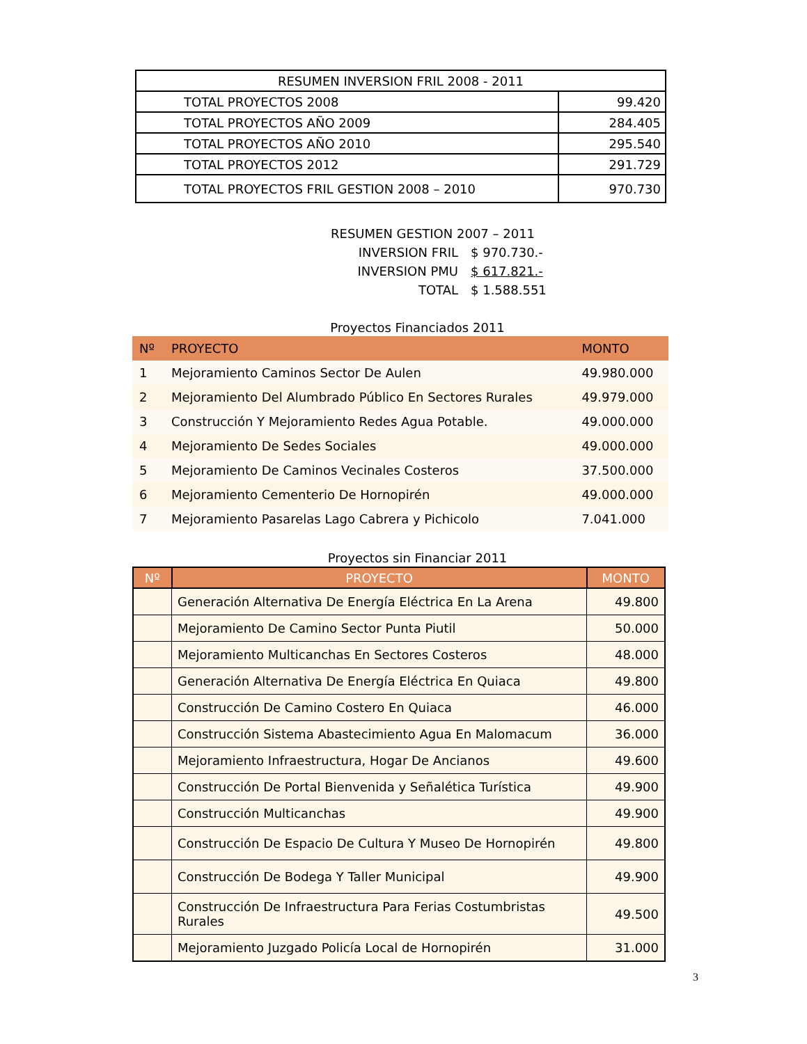| RESUMEN INVERSION FRIL 2008 - 2011 | |
| TOTAL PROYECTOS 2008 | 99.420 |
| TOTAL PROYECTOS AÑO 2009 | 284.405 |
| TOTAL PROYECTOS AÑO 2010 | 295.540 |
| TOTAL PROYECTOS 2012 | 291.729 |
| TOTAL PROYECTOS FRIL GESTION 2008 – 2010 | 970.730 |
RESUMEN GESTION 2007 – 2011
INVERSION FRIL $ 970.730.-
INVERSION PMU $ 617.821.-
TOTAL $ 1.588.551
Proyectos Financiados 2011
| Nº | PROYECTO | MONTO |
| --- | --- | --- |
| 1 | Mejoramiento Caminos Sector De Aulen | 49.980.000 |
| 2 | Mejoramiento Del Alumbrado Público En Sectores Rurales | 49.979.000 |
| 3 | Construcción Y Mejoramiento Redes Agua Potable. | 49.000.000 |
| 4 | Mejoramiento De Sedes Sociales | 49.000.000 |
| 5 | Mejoramiento De Caminos Vecinales Costeros | 37.500.000 |
| 6 | Mejoramiento Cementerio De Hornopirén | 49.000.000 |
| 7 | Mejoramiento Pasarelas Lago Cabrera y Pichicolo | 7.041.000 |
Proyectos sin Financiar 2011
| Nº | PROYECTO | MONTO |
| --- | --- | --- |
| | Generación Alternativa De Energía Eléctrica En La Arena | 49.800 |
| | Mejoramiento De Camino Sector Punta Piutil | 50.000 |
| | Mejoramiento Multicanchas En Sectores Costeros | 48.000 |
| | Generación Alternativa De Energía Eléctrica En Quiaca | 49.800 |
| | Construcción De Camino Costero En Quiaca | 46.000 |
| | Construcción Sistema Abastecimiento Agua En Malomacum | 36.000 |
| | Mejoramiento Infraestructura, Hogar De Ancianos | 49.600 |
| | Construcción De Portal Bienvenida y Señalética Turística | 49.900 |
| | Construcción Multicanchas | 49.900 |
| | Construcción De Espacio De Cultura Y Museo De Hornopirén | 49.800 |
| | Construcción De Bodega Y Taller Municipal | 49.900 |
| | Construcción De Infraestructura Para Ferias Costumbristas Rurales | 49.500 |
| | Mejoramiento Juzgado Policía Local de Hornopirén | 31.000 |
3